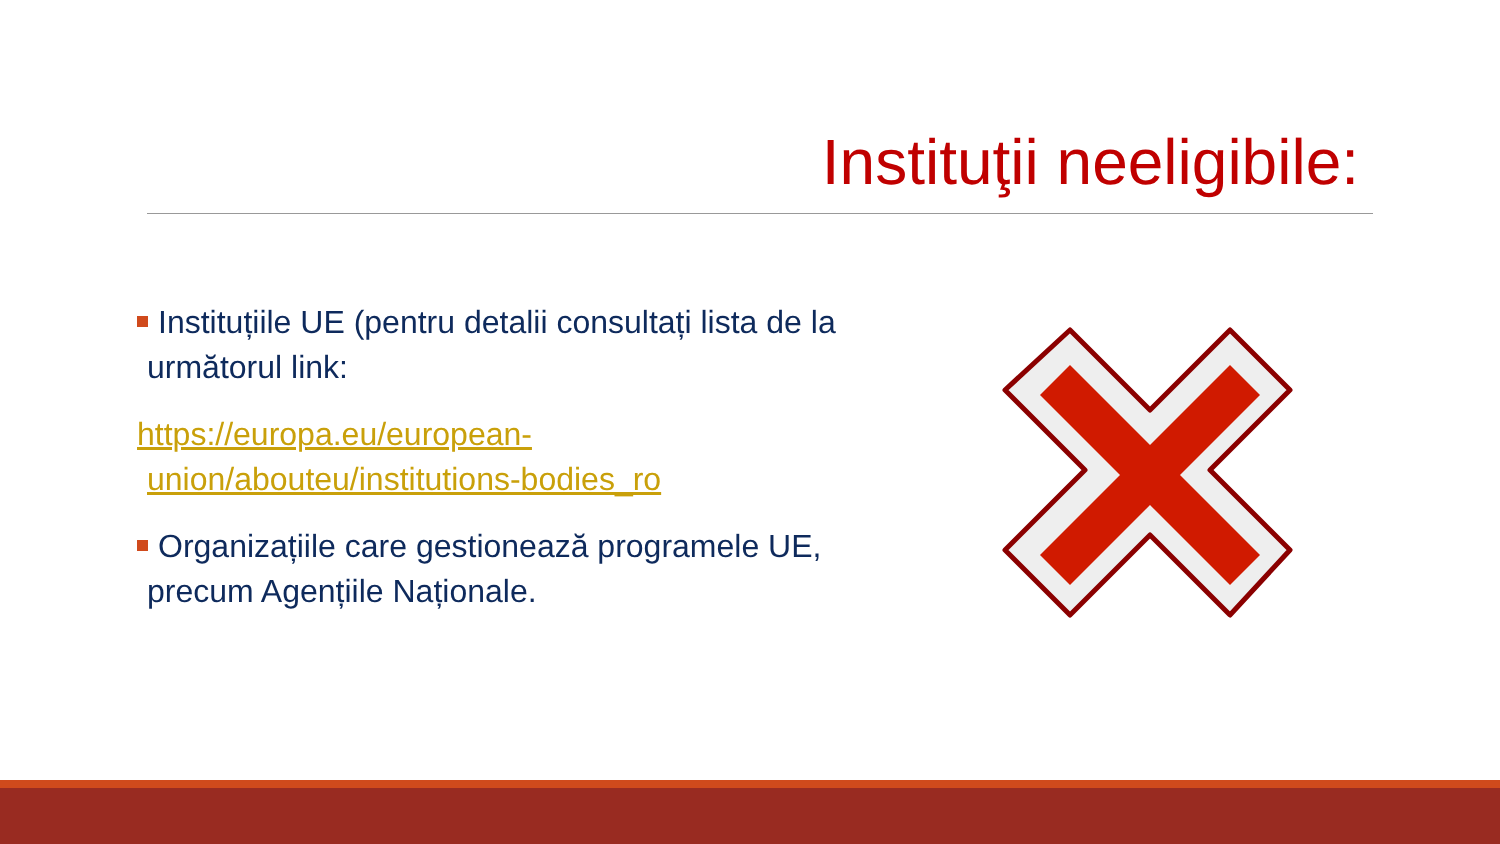Instituţii neeligibile:
Instituțiile UE (pentru detalii consultați lista de la următorul link:
https://europa.eu/european-union/abouteu/institutions-bodies_ro
Organizațiile care gestionează programele UE, precum Agențiile Naționale.